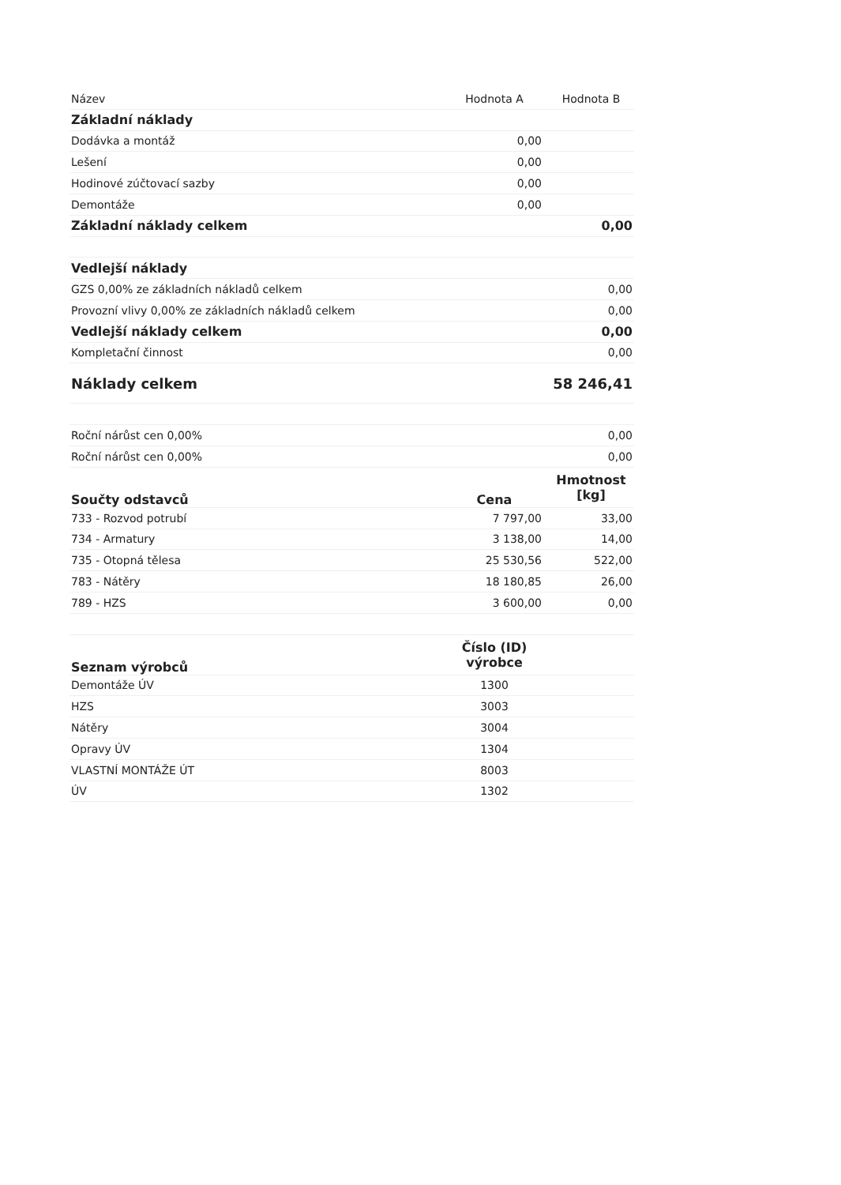| Název | Hodnota A | Hodnota B |
| --- | --- | --- |
| Základní náklady | | |
| Dodávka a montáž | 0,00 | |
| Lešení | 0,00 | |
| Hodinové zúčtovací sazby | 0,00 | |
| Demontáže | 0,00 | |
| Základní náklady celkem | | 0,00 |
| Vedlejší náklady | | |
| GZS 0,00% ze základních nákladů celkem | | 0,00 |
| Provozní vlivy 0,00% ze základních nákladů celkem | | 0,00 |
| Vedlejší náklady celkem | | 0,00 |
| Kompletační činnost | | 0,00 |
| Náklady celkem | | 58 246,41 |
| Roční nárůst cen 0,00% | | 0,00 |
| Roční nárůst cen 0,00% | | 0,00 |
| Součty odstavců | Cena | Hmotnost [kg] |
| 733 - Rozvod potrubí | 7 797,00 | 33,00 |
| 734 - Armatury | 3 138,00 | 14,00 |
| 735 - Otopná tělesa | 25 530,56 | 522,00 |
| 783 - Nátěry | 18 180,85 | 26,00 |
| 789 - HZS | 3 600,00 | 0,00 |
| Seznam výrobců | Číslo (ID) výrobce | |
| Demontáže ÚV | 1300 | |
| HZS | 3003 | |
| Nátěry | 3004 | |
| Opravy ÚV | 1304 | |
| VLASTNÍ MONTÁŽE ÚT | 8003 | |
| ÚV | 1302 | |